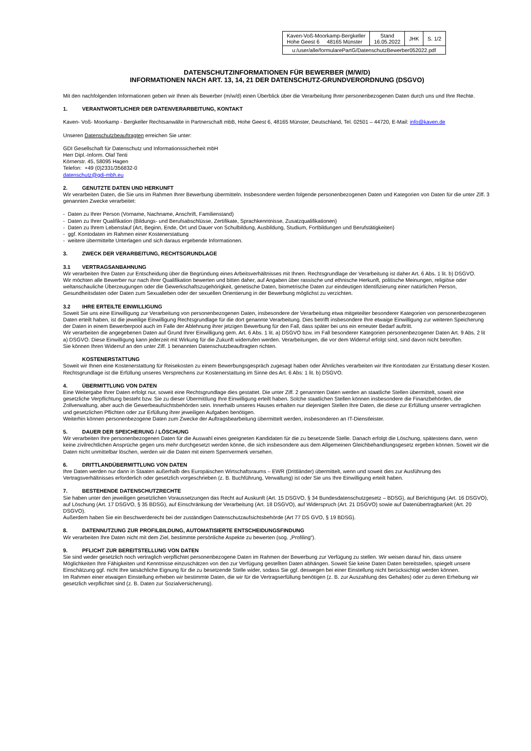| Kaven-Voß-Moorkamp-Bergkeller Hohe Geest 6 48165 Münster | Stand 16.05.2022 | JHK | S. 1/2 |
| u:/user/alle/formularePartG/DatenschutzBewerber052022.pdf | | | |
DATENSCHUTZINFORMATIONEN FÜR BEWERBER (M/W/D)
INFORMATIONEN NACH ART. 13, 14, 21 DER DATENSCHUTZ-GRUNDVERORDNUNG (DSGVO)
Mit den nachfolgenden Informationen geben wir Ihnen als Bewerber (m/w/d) einen Überblick über die Verarbeitung Ihrer personenbezogenen Daten durch uns und Ihre Rechte.
1. VERANTWORTLICHER DER DATENVERARBEITUNG, KONTAKT
Kaven- Voß- Moorkamp - Bergkeller Rechtsanwälte in Partnerschaft mbB, Hohe Geest 6, 48165 Münster, Deutschland, Tel. 02501 – 44720, E-Mail: info@kaven.de
Unseren Datenschutzbeauftragten erreichen Sie unter:
GDI Gesellschaft für Datenschutz und Informationssicherheit mbH
Herr Dipl.-Inform. Olaf Tenti
Körnerstr. 45, 58095 Hagen
Telefon: +49 (0)2331/356832-0
datenschutz@gdi-mbh.eu
2. GENUTZTE DATEN UND HERKUNFT
Wir verarbeiten Daten, die Sie uns im Rahmen Ihrer Bewerbung übermitteln. Insbesondere werden folgende personenbezogenen Daten und Kategorien von Daten für die unter Ziff. 3 genannten Zwecke verarbeitet:
- Daten zu Ihrer Person (Vorname, Nachname, Anschrift, Familienstand)
- Daten zu Ihrer Qualifikation (Bildungs- und Berufsabschlüsse, Zertifikate, Sprachkenntnisse, Zusatzqualifikationen)
- Daten zu Ihrem Lebenslauf (Art, Beginn, Ende, Ort und Dauer von Schulbildung, Ausbildung, Studium, Fortbildungen und Berufstätigkeiten)
- ggf. Kontodaten im Rahmen einer Kostenerstattung
- weitere übermittelte Unterlagen und sich daraus ergebende Informationen.
3. ZWECK DER VERARBEITUNG, RECHTSGRUNDLAGE
3.1 VERTRAGSANBAHNUNG
Wir verarbeiten Ihre Daten zur Entscheidung über die Begründung eines Arbeitsverhältnisses mit Ihnen. Rechtsgrundlage der Verarbeitung ist daher Art. 6 Abs. 1 lit. b) DSGVO.
Wir möchten alle Bewerber nur nach ihrer Qualifikation bewerten und bitten daher, auf Angaben über rassische und ethnische Herkunft, politische Meinungen, religiöse oder weltanschauliche Überzeugungen oder die Gewerkschaftszugehörigkeit, genetische Daten, biometrische Daten zur eindeutigen Identifizierung einer natürlichen Person, Gesundheitsdaten oder Daten zum Sexualleben oder der sexuellen Orientierung in der Bewerbung möglichst zu verzichten.
3.2 IHRE ERTEILTE EINWILLIGUNG
Soweit Sie uns eine Einwilligung zur Verarbeitung von personenbezogenen Daten, insbesondere der Verarbeitung etwa mitgeteilter besonderer Kategorien von personenbezogenen Daten erteilt haben, ist die jeweilige Einwilligung Rechtsgrundlage für die dort genannte Verarbeitung. Dies betrifft insbesondere Ihre etwaige Einwilligung zur weiteren Speicherung der Daten in einem Bewerberpool auch im Falle der Ablehnung ihrer jetzigen Bewerbung für den Fall, dass später bei uns ein erneuter Bedarf auftritt.
Wir verarbeiten die angegebenen Daten auf Grund Ihrer Einwilligung gem. Art. 6 Abs. 1 lit. a) DSGVO bzw. im Fall besonderer Kategorien personenbezogener Daten Art. 9 Abs. 2 lit a) DSGVO. Diese Einwilligung kann jederzeit mit Wirkung für die Zukunft widerrufen werden. Verarbeitungen, die vor dem Widerruf erfolgt sind, sind davon nicht betroffen.
Sie können Ihren Widerruf an den unter Ziff. 1 benannten Datenschutzbeauftragten richten.
KOSTENERSTATTUNG
Soweit wir Ihnen eine Kostenerstattung für Reisekosten zu einem Bewerbungsgespräch zugesagt haben oder Ähnliches verarbeiten wir Ihre Kontodaten zur Erstattung dieser Kosten. Rechtsgrundlage ist die Erfüllung unseres Versprechens zur Kostenerstattung im Sinne des Art. 6 Abs: 1 lit. b) DSGVO.
4. ÜBERMITTLUNG VON DATEN
Eine Weitergabe Ihrer Daten erfolgt nur, soweit eine Rechtsgrundlage dies gestattet. Die unter Ziff. 2 genannten Daten werden an staatliche Stellen übermittelt, soweit eine gesetzliche Verpflichtung besteht bzw. Sie zu dieser Übermittlung Ihre Einwilligung erteilt haben. Solche staatlichen Stellen können insbesondere die Finanzbehörden, die Zollverwaltung, aber auch die Gewerbeaufsichtsbehörden sein. Innerhalb unseres Hauses erhalten nur diejenigen Stellen Ihre Daten, die diese zur Erfüllung unserer vertraglichen und gesetzlichen Pflichten oder zur Erfüllung ihrer jeweiligen Aufgaben benötigen.
Weiterhin können personenbezogene Daten zum Zwecke der Auftragsbearbeitung übermittelt werden, insbesonderen an IT-Dienstleister.
5. DAUER DER SPEICHERUNG / LÖSCHUNG
Wir verarbeiten Ihre personenbezogenen Daten für die Auswahl eines geeigneten Kandidaten für die zu besetzende Stelle. Danach erfolgt die Löschung, spätestens dann, wenn keine zivilrechtlichen Ansprüche gegen uns mehr durchgesetzt werden könne, die sich insbesondere aus dem Allgemeinen Gleichbehandlungsgesetz ergeben können. Soweit wir die Daten nicht unmittelbar löschen, werden wir die Daten mit einem Sperrvermerk versehen.
6. DRITTLANDÜBERMITTLUNG VON DATEN
Ihre Daten werden nur dann in Staaten außerhalb des Europäischen Wirtschaftsraums – EWR (Drittländer) übermittelt, wenn und soweit dies zur Ausführung des Vertragsverhältnisses erforderlich oder gesetzlich vorgeschrieben (z. B. Buchführung, Verwaltung) ist oder Sie uns Ihre Einwilligung erteilt haben.
7. BESTEHENDE DATENSCHUTZRECHTE
Sie haben unter den jeweiligen gesetzlichen Voraussetzungen das Recht auf Auskunft (Art. 15 DSGVO, § 34 Bundesdatenschutzgesetz – BDSG), auf Berichtigung (Art. 16 DSGVO), auf Löschung (Art. 17 DSGVO, § 35 BDSG), auf Einschränkung der Verarbeitung (Art. 18 DSGVO), auf Widerspruch (Art. 21 DSGVO) sowie auf Datenübertragbarkeit (Art. 20 DSGVO).
Außerdem haben Sie ein Beschwerderecht bei der zuständigen Datenschutzaufsichtsbehörde (Art 77 DS GVO, § 19 BDSG).
8. DATENNUTZUNG ZUR PROFILBILDUNG, AUTOMATISIERTE ENTSCHEIDUNGSFINDUNG
Wir verarbeiten Ihre Daten nicht mit dem Ziel, bestimmte persönliche Aspekte zu bewerten (sog. „Profiling“).
9. PFLICHT ZUR BEREITSTELLUNG VON DATEN
Sie sind weder gesetzlich noch vertraglich verpflichtet personenbezogene Daten im Rahmen der Bewerbung zur Verfügung zu stellen. Wir weisen darauf hin, dass unsere Möglichkeiten Ihre Fähigkeiten und Kenntnisse einzuschätzen von den zur Verfügung gestellten Daten abhängen. Soweit Sie keine Daten Daten bereitstellen, spiegelt unsere Einschätzung ggf. nicht Ihre tatsächliche Eignung für die zu besetzende Stelle wider, sodass Sie ggf. deswegen bei einer Einstellung nicht berücksichtigt werden können.
Im Rahmen einer etwaigen Einstellung erheben wir bestimmte Daten, die wir für die Vertragserfüllung benötigen (z. B. zur Auszahlung des Gehaltes) oder zu deren Erhebung wir gesetzlich verpflichtet sind (z. B. Daten zur Sozialversicherung).